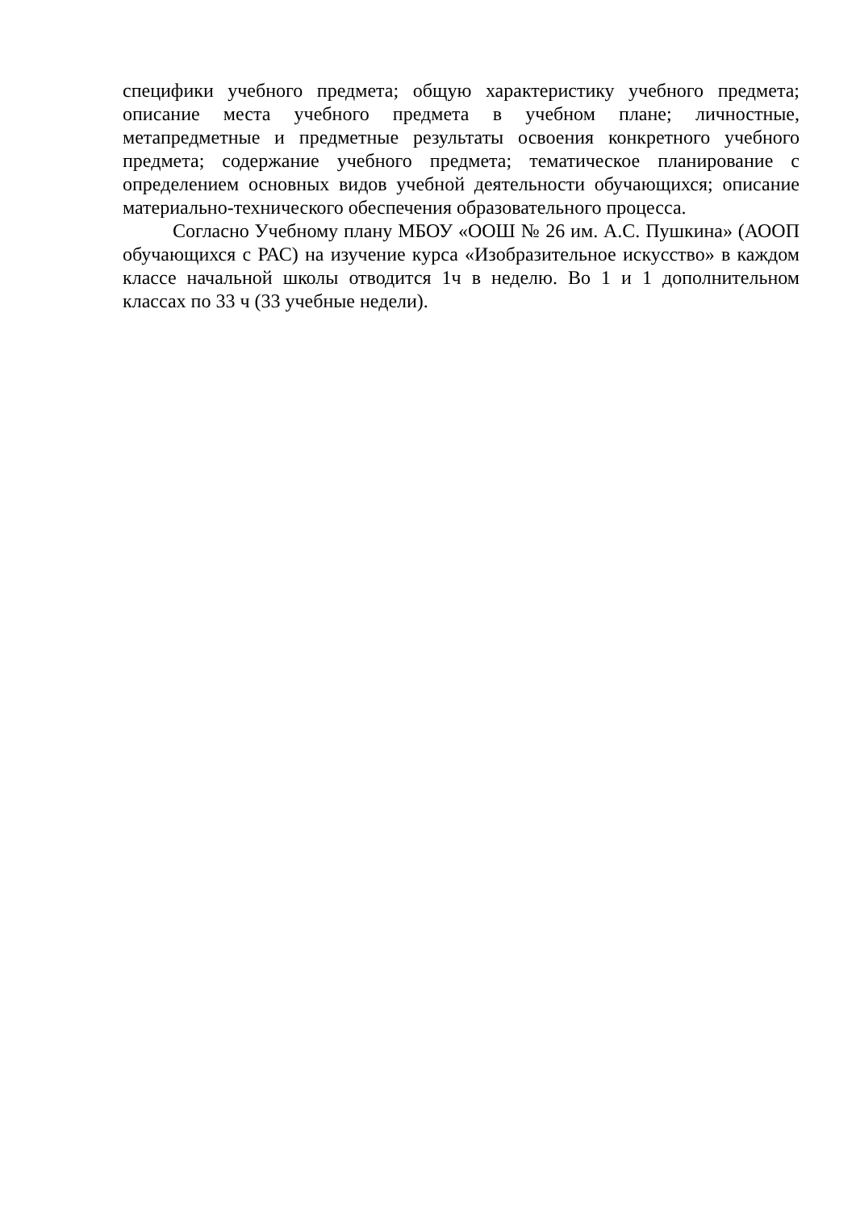специфики учебного предмета; общую характеристику учебного предмета; описание места учебного предмета в учебном плане; личностные, метапредметные и предметные результаты освоения конкретного учебного предмета; содержание учебного предмета; тематическое планирование с определением основных видов учебной деятельности обучающихся; описание материально-технического обеспечения образовательного процесса.
Согласно Учебному плану МБОУ «ООШ № 26 им. А.С. Пушкина» (АООП обучающихся с РАС) на изучение курса «Изобразительное искусство» в каждом классе начальной школы отводится 1ч в неделю. Во 1 и 1 дополнительном классах по 33 ч (33 учебные недели).